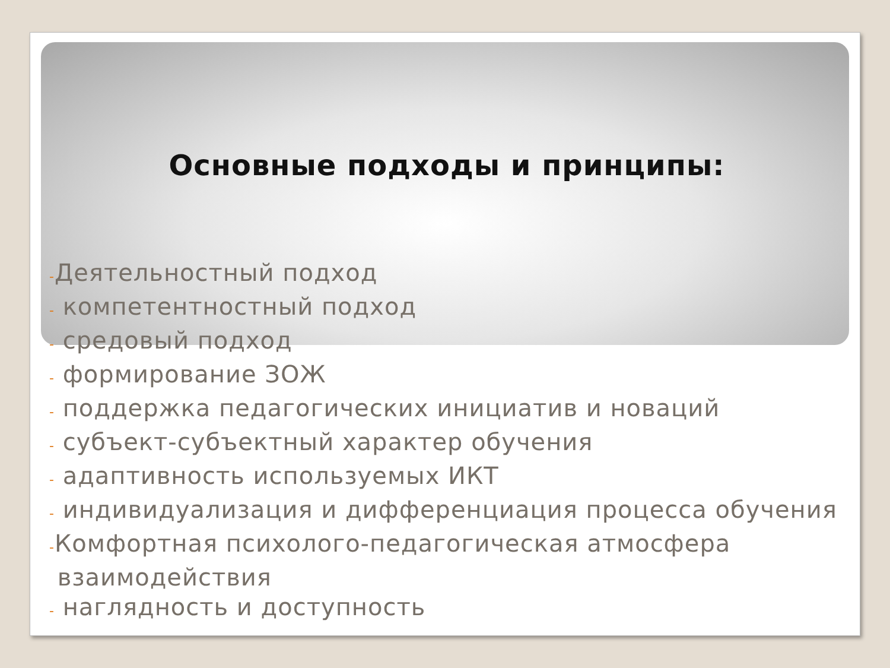Основные подходы и принципы:
-Деятельностный подход
- компетентностный подход
- средовый подход
- формирование ЗОЖ
- поддержка педагогических инициатив и новаций
- субъект-субъектный характер обучения
- адаптивность используемых ИКТ
- индивидуализация и дифференциация процесса обучения
-Комфортная психолого-педагогическая атмосфера
взаимодействия
- наглядность и доступность